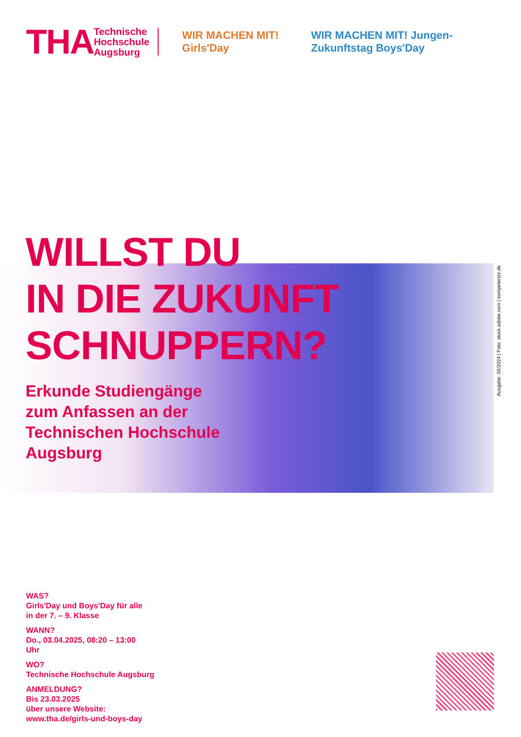THA
Technische
Hochschule
Augsburg
WIR MACHEN MIT! Girls'Day
WIR MACHEN MIT! Jungen-Zukunftstag Boys'Day
WILLST DU
IN DIE ZUKUNFT
SCHNUPPERN?
Erkunde Studiengänge
zum Anfassen an der
Technischen Hochschule
Augsburg
Ausgabe: 02/2024 | Foto: stock.adobe.com | kompetenzz.de
WAS?
Girls'Day und Boys'Day für alle
in der 7. – 9. Klasse
WANN?
Do., 03.04.2025, 08:20 – 13:00
Uhr
WO?
Technische Hochschule Augsburg
ANMELDUNG?
Bis 23.03.2025
über unsere Website:
www.tha.de/girls-und-boys-day